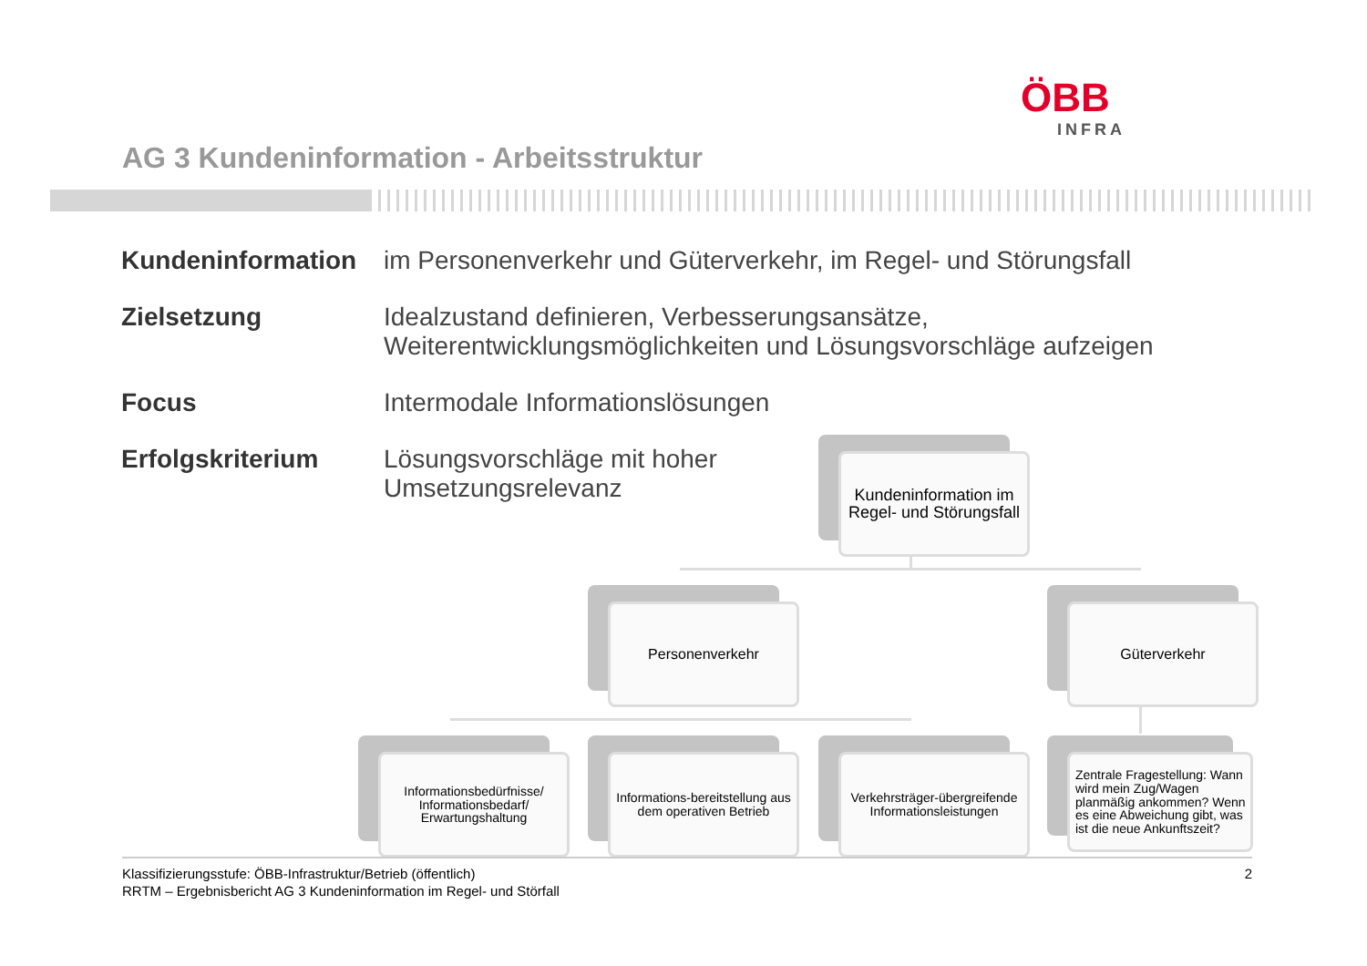ÖBB
INFRA
AG 3 Kundeninformation - Arbeitsstruktur
Kundeninformation im Personenverkehr und Güterverkehr, im Regel- und Störungsfall
Zielsetzung Idealzustand definieren, Verbesserungsansätze,
Weiterentwicklungsmöglichkeiten und Lösungsvorschläge aufzeigen
Focus Intermodale Informationslösungen
Erfolgskriterium Lösungsvorschläge mit hoher
Umsetzungsrelevanz
Kundeninformation im Regel- und Störungsfall
Personenverkehr Güterverkehr
Informationsbedürfnisse/ Informationsbedarf/ Erwartungshaltung
Informations-bereitstellung aus dem operativen Betrieb
Verkehrsträger-übergreifende Informationsleistungen
Zentrale Fragestellung: Wann wird mein Zug/Wagen planmäßig ankommen? Wenn es eine Abweichung gibt, was ist die neue Ankunftszeit?
Klassifizierungsstufe: ÖBB-Infrastruktur/Betrieb (öffentlich)
RRTM – Ergebnisbericht AG 3 Kundeninformation im Regel- und Störfall
2